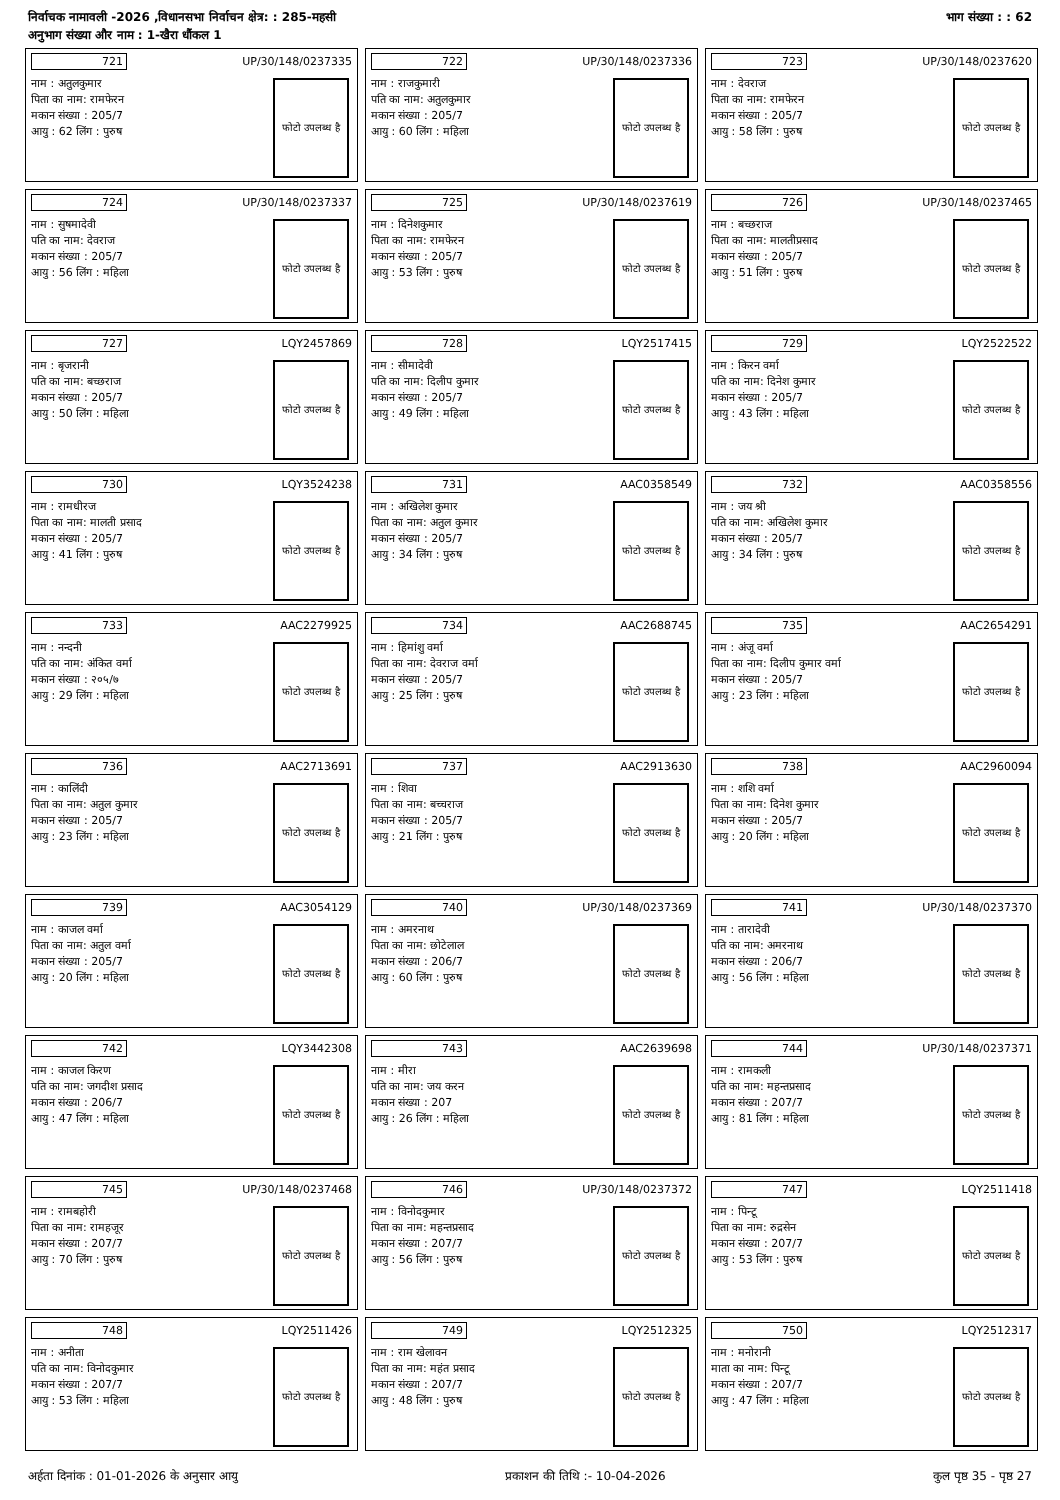निर्वाचक नामावली -2026 ,विधानसभा निर्वाचन क्षेत्र: : 285-महसी भाग संख्या : : 62
अनुभाग संख्या और नाम : 1-खैरा धौंकल 1
721 UP/30/148/0237335
नाम : अतुलकुमार
पिता का नाम: रामफेरन
मकान संख्या : 205/7
आयु : 62 लिंग : पुरुष
फोटो उपलब्ध है
722 UP/30/148/0237336
नाम : राजकुमारी
पति का नाम: अतुलकुमार
मकान संख्या : 205/7
आयु : 60 लिंग : महिला
फोटो उपलब्ध है
723 UP/30/148/0237620
नाम : देवराज
पिता का नाम: रामफेरन
मकान संख्या : 205/7
आयु : 58 लिंग : पुरुष
फोटो उपलब्ध है
724 UP/30/148/0237337
नाम : सुषमादेवी
पति का नाम: देवराज
मकान संख्या : 205/7
आयु : 56 लिंग : महिला
फोटो उपलब्ध है
725 UP/30/148/0237619
नाम : दिनेशकुमार
पिता का नाम: रामफेरन
मकान संख्या : 205/7
आयु : 53 लिंग : पुरुष
फोटो उपलब्ध है
726 UP/30/148/0237465
नाम : बच्छराज
पिता का नाम: मालतीप्रसाद
मकान संख्या : 205/7
आयु : 51 लिंग : पुरुष
फोटो उपलब्ध है
727 LQY2457869
नाम : बृजरानी
पति का नाम: बच्छराज
मकान संख्या : 205/7
आयु : 50 लिंग : महिला
फोटो उपलब्ध है
728 LQY2517415
नाम : सीमादेवी
पति का नाम: दिलीप कुमार
मकान संख्या : 205/7
आयु : 49 लिंग : महिला
फोटो उपलब्ध है
729 LQY2522522
नाम : किरन वर्मा
पति का नाम: दिनेश कुमार
मकान संख्या : 205/7
आयु : 43 लिंग : महिला
फोटो उपलब्ध है
730 LQY3524238
नाम : रामधीरज
पिता का नाम: मालती प्रसाद
मकान संख्या : 205/7
आयु : 41 लिंग : पुरुष
फोटो उपलब्ध है
731 AAC0358549
नाम : अखिलेश कुमार
पिता का नाम: अतुल कुमार
मकान संख्या : 205/7
आयु : 34 लिंग : पुरुष
फोटो उपलब्ध है
732 AAC0358556
नाम : जय श्री
पति का नाम: अखिलेश कुमार
मकान संख्या : 205/7
आयु : 34 लिंग : पुरुष
फोटो उपलब्ध है
733 AAC2279925
नाम : नन्दनी
पति का नाम: अंकित वर्मा
मकान संख्या : २०५/७
आयु : 29 लिंग : महिला
फोटो उपलब्ध है
734 AAC2688745
नाम : हिमांशु वर्मा
पिता का नाम: देवराज वर्मा
मकान संख्या : 205/7
आयु : 25 लिंग : पुरुष
फोटो उपलब्ध है
735 AAC2654291
नाम : अंजू वर्मा
पिता का नाम: दिलीप कुमार वर्मा
मकान संख्या : 205/7
आयु : 23 लिंग : महिला
फोटो उपलब्ध है
736 AAC2713691
नाम : कालिंदी
पिता का नाम: अतुल कुमार
मकान संख्या : 205/7
आयु : 23 लिंग : महिला
फोटो उपलब्ध है
737 AAC2913630
नाम : शिवा
पिता का नाम: बच्चराज
मकान संख्या : 205/7
आयु : 21 लिंग : पुरुष
फोटो उपलब्ध है
738 AAC2960094
नाम : शशि वर्मा
पिता का नाम: दिनेश कुमार
मकान संख्या : 205/7
आयु : 20 लिंग : महिला
फोटो उपलब्ध है
739 AAC3054129
नाम : काजल वर्मा
पिता का नाम: अतुल वर्मा
मकान संख्या : 205/7
आयु : 20 लिंग : महिला
फोटो उपलब्ध है
740 UP/30/148/0237369
नाम : अमरनाथ
पिता का नाम: छोटेलाल
मकान संख्या : 206/7
आयु : 60 लिंग : पुरुष
फोटो उपलब्ध है
741 UP/30/148/0237370
नाम : तारादेवी
पति का नाम: अमरनाथ
मकान संख्या : 206/7
आयु : 56 लिंग : महिला
फोटो उपलब्ध है
742 LQY3442308
नाम : काजल किरण
पति का नाम: जगदीश प्रसाद
मकान संख्या : 206/7
आयु : 47 लिंग : महिला
फोटो उपलब्ध है
743 AAC2639698
नाम : मीरा
पति का नाम: जय करन
मकान संख्या : 207
आयु : 26 लिंग : महिला
फोटो उपलब्ध है
744 UP/30/148/0237371
नाम : रामकली
पति का नाम: महन्तप्रसाद
मकान संख्या : 207/7
आयु : 81 लिंग : महिला
फोटो उपलब्ध है
745 UP/30/148/0237468
नाम : रामबहोरी
पिता का नाम: रामहजूर
मकान संख्या : 207/7
आयु : 70 लिंग : पुरुष
फोटो उपलब्ध है
746 UP/30/148/0237372
नाम : विनोदकुमार
पिता का नाम: महन्तप्रसाद
मकान संख्या : 207/7
आयु : 56 लिंग : पुरुष
फोटो उपलब्ध है
747 LQY2511418
नाम : पिन्टू
पिता का नाम: रुद्रसेन
मकान संख्या : 207/7
आयु : 53 लिंग : पुरुष
फोटो उपलब्ध है
748 LQY2511426
नाम : अनीता
पति का नाम: विनोदकुमार
मकान संख्या : 207/7
आयु : 53 लिंग : महिला
फोटो उपलब्ध है
749 LQY2512325
नाम : राम खेलावन
पिता का नाम: महंत प्रसाद
मकान संख्या : 207/7
आयु : 48 लिंग : पुरुष
फोटो उपलब्ध है
750 LQY2512317
नाम : मनोरानी
माता का नाम: पिन्टू
मकान संख्या : 207/7
आयु : 47 लिंग : महिला
फोटो उपलब्ध है
अर्हता दिनांक : 01-01-2026 के अनुसार आयु प्रकाशन की तिथि :- 10-04-2026 कुल पृष्ठ 35 - पृष्ठ 27